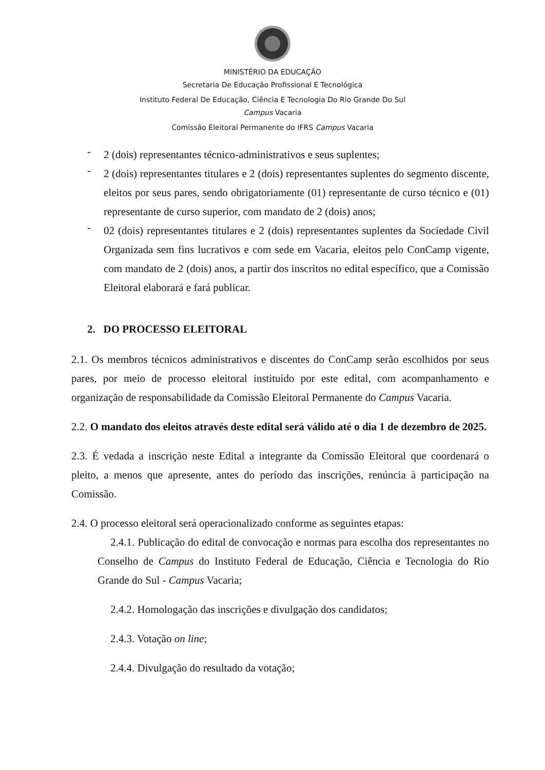MINISTÉRIO DA EDUCAÇÃO
Secretaria De Educação Profissional E Tecnológica
Instituto Federal De Educação, Ciência E Tecnologia Do Rio Grande Do Sul
Campus Vacaria
Comissão Eleitoral Permanente do IFRS Campus Vacaria
-
2 (dois) representantes técnico-administrativos e seus suplentes;
-
2 (dois) representantes titulares e 2 (dois) representantes suplentes do segmento discente, eleitos por seus pares, sendo obrigatoriamente (01) representante de curso técnico e (01) representante de curso superior, com mandato de 2 (dois) anos;
-
02 (dois) representantes titulares e 2 (dois) representantes suplentes da Sociedade Civil Organizada sem fins lucrativos e com sede em Vacaria, eleitos pelo ConCamp vigente, com mandato de 2 (dois) anos, a partir dos inscritos no edital específico, que a Comissão Eleitoral elaborará e fará publicar.
2. DO PROCESSO ELEITORAL
2.1. Os membros técnicos administrativos e discentes do ConCamp serão escolhidos por seus pares, por meio de processo eleitoral instituído por este edital, com acompanhamento e organização de responsabilidade da Comissão Eleitoral Permanente do Campus Vacaria.
2.2. O mandato dos eleitos através deste edital será válido até o dia 1 de dezembro de 2025.
2.3. É vedada a inscrição neste Edital a integrante da Comissão Eleitoral que coordenará o pleito, a menos que apresente, antes do período das inscrições, renúncia à participação na Comissão.
2.4. O processo eleitoral será operacionalizado conforme as seguintes etapas:
2.4.1. Publicação do edital de convocação e normas para escolha dos representantes no Conselho de Campus do Instituto Federal de Educação, Ciência e Tecnologia do Rio Grande do Sul - Campus Vacaria;
2.4.2. Homologação das inscrições e divulgação dos candidatos;
2.4.3. Votação on line;
2.4.4. Divulgação do resultado da votação;